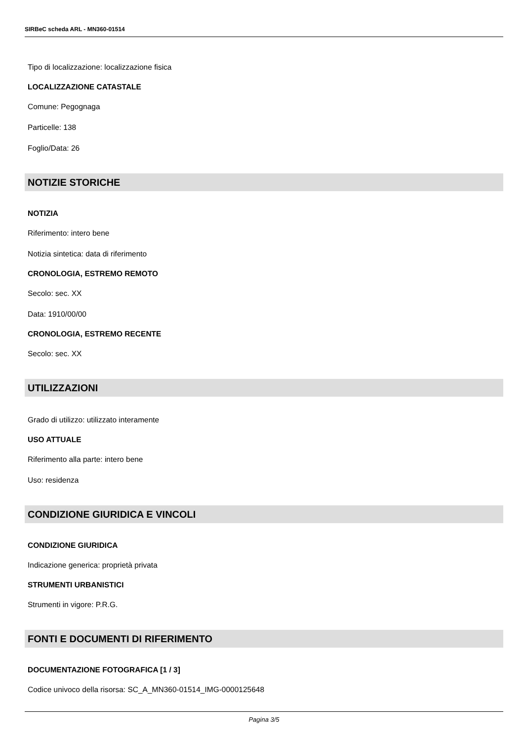SIRBeC scheda ARL - MN360-01514
Tipo di localizzazione: localizzazione fisica
LOCALIZZAZIONE CATASTALE
Comune: Pegognaga
Particelle: 138
Foglio/Data: 26
NOTIZIE STORICHE
NOTIZIA
Riferimento: intero bene
Notizia sintetica: data di riferimento
CRONOLOGIA, ESTREMO REMOTO
Secolo: sec. XX
Data: 1910/00/00
CRONOLOGIA, ESTREMO RECENTE
Secolo: sec. XX
UTILIZZAZIONI
Grado di utilizzo: utilizzato interamente
USO ATTUALE
Riferimento alla parte: intero bene
Uso: residenza
CONDIZIONE GIURIDICA E VINCOLI
CONDIZIONE GIURIDICA
Indicazione generica: proprietà privata
STRUMENTI URBANISTICI
Strumenti in vigore: P.R.G.
FONTI E DOCUMENTI DI RIFERIMENTO
DOCUMENTAZIONE FOTOGRAFICA [1 / 3]
Codice univoco della risorsa: SC_A_MN360-01514_IMG-0000125648
Pagina 3/5